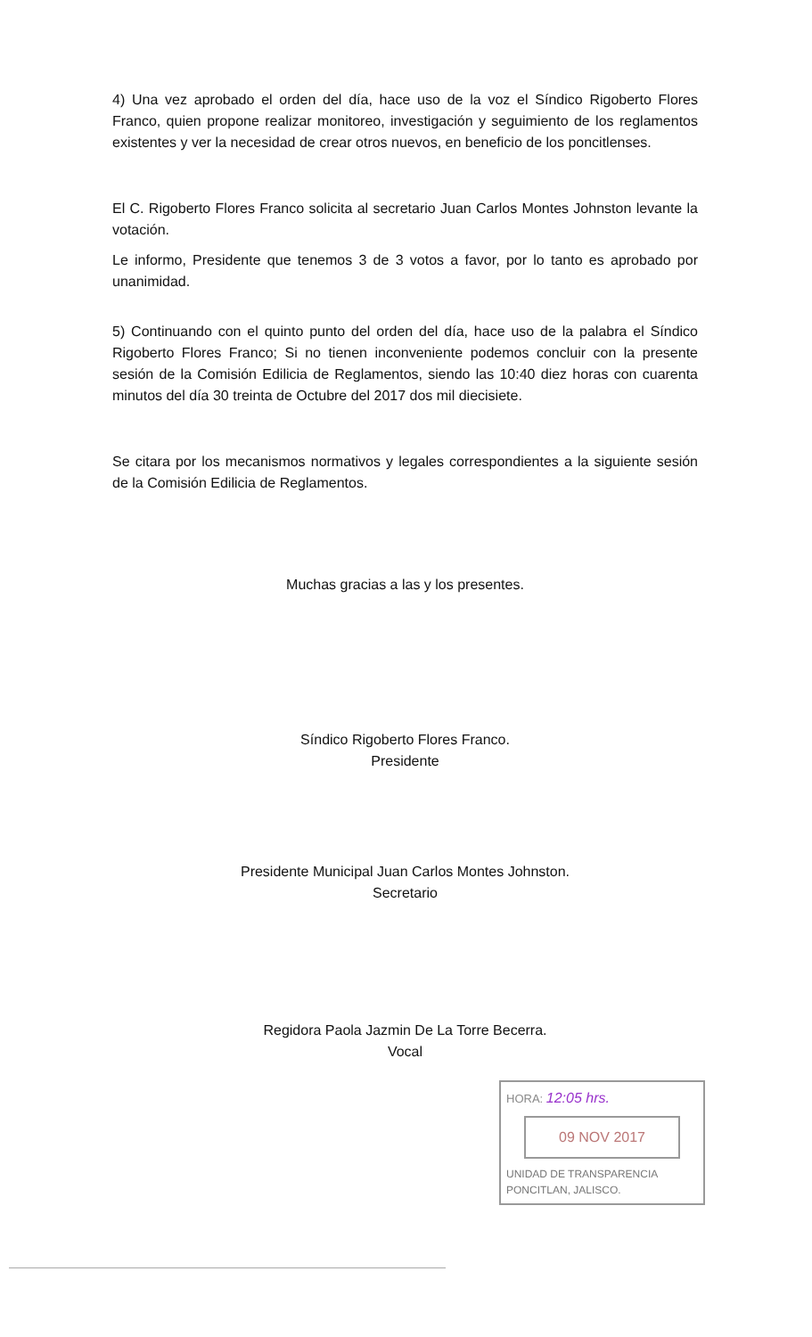4) Una vez aprobado el orden del día, hace uso de la voz el Síndico Rigoberto Flores Franco, quien propone realizar monitoreo, investigación y seguimiento de los reglamentos existentes y ver la necesidad de crear otros nuevos, en beneficio de los poncitlenses.
El C. Rigoberto Flores Franco solicita al secretario Juan Carlos Montes Johnston levante la votación.
Le informo, Presidente que tenemos 3 de 3 votos a favor, por lo tanto es aprobado por unanimidad.
5) Continuando con el quinto punto del orden del día, hace uso de la palabra el Síndico Rigoberto Flores Franco; Si no tienen inconveniente podemos concluir con la presente sesión de la Comisión Edilicia de Reglamentos, siendo las 10:40 diez horas con cuarenta minutos del día 30 treinta de Octubre del 2017 dos mil diecisiete.
Se citara por los mecanismos normativos y legales correspondientes a la siguiente sesión de la Comisión Edilicia de Reglamentos.
Muchas gracias a las y los presentes.
Síndico Rigoberto Flores Franco.
Presidente
Presidente Municipal Juan Carlos Montes Johnston.
Secretario
Regidora Paola Jazmin De La Torre Becerra.
Vocal
HORA: 12:05 hrs.
09 NOV 2017
UNIDAD DE TRANSPARENCIA
PONCITLAN, JALISCO.